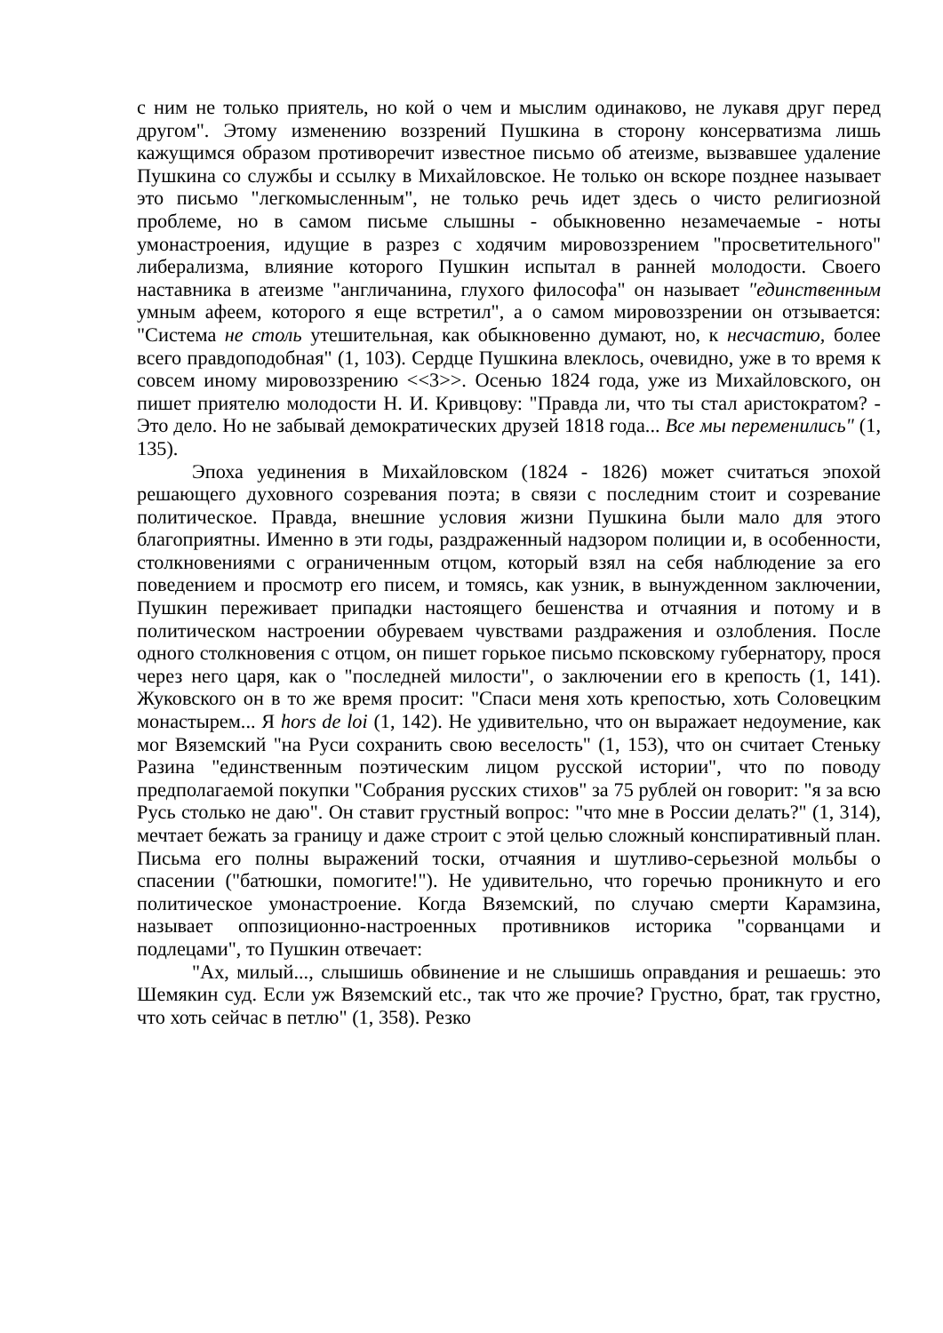с ним не только приятель, но кой о чем и мыслим одинаково, не лукавя друг перед другом". Этому изменению воззрений Пушкина в сторону консерватизма лишь кажущимся образом противоречит известное письмо об атеизме, вызвавшее удаление Пушкина со службы и ссылку в Михайловское. Не только он вскоре позднее называет это письмо "легкомысленным", не только речь идет здесь о чисто религиозной проблеме, но в самом письме слышны - обыкновенно незамечаемые - ноты умонастроения, идущие в разрез с ходячим мировоззрением "просветительного" либерализма, влияние которого Пушкин испытал в ранней молодости. Своего наставника в атеизме "англичанина, глухого философа" он называет "единственным умным афеем, которого я еще встретил", а о самом мировоззрении он отзывается: "Система не столь утешительная, как обыкновенно думают, но, к несчастию, более всего правдоподобная" (1, 103). Сердце Пушкина влеклось, очевидно, уже в то время к совсем иному мировоззрению <<3>>. Осенью 1824 года, уже из Михайловского, он пишет приятелю молодости Н. И. Кривцову: "Правда ли, что ты стал аристократом? - Это дело. Но не забывай демократических друзей 1818 года... Все мы переменились" (1, 135).
Эпоха уединения в Михайловском (1824 - 1826) может считаться эпохой решающего духовного созревания поэта; в связи с последним стоит и созревание политическое. Правда, внешние условия жизни Пушкина были мало для этого благоприятны. Именно в эти годы, раздраженный надзором полиции и, в особенности, столкновениями с ограниченным отцом, который взял на себя наблюдение за его поведением и просмотр его писем, и томясь, как узник, в вынужденном заключении, Пушкин переживает припадки настоящего бешенства и отчаяния и потому и в политическом настроении обуреваем чувствами раздражения и озлобления. После одного столкновения с отцом, он пишет горькое письмо псковскому губернатору, прося через него царя, как о "последней милости", о заключении его в крепость (1, 141). Жуковского он в то же время просит: "Спаси меня хоть крепостью, хоть Соловецким монастырем... Я hors de loi (1, 142). Не удивительно, что он выражает недоумение, как мог Вяземский "на Руси сохранить свою веселость" (1, 153), что он считает Стеньку Разина "единственным поэтическим лицом русской истории", что по поводу предполагаемой покупки "Собрания русских стихов" за 75 рублей он говорит: "я за всю Русь столько не даю". Он ставит грустный вопрос: "что мне в России делать?" (1, 314), мечтает бежать за границу и даже строит с этой целью сложный конспиративный план. Письма его полны выражений тоски, отчаяния и шутливо-серьезной мольбы о спасении ("батюшки, помогите!"). Не удивительно, что горечью проникнуто и его политическое умонастроение. Когда Вяземский, по случаю смерти Карамзина, называет оппозиционно-настроенных противников историка "сорванцами и подлецами", то Пушкин отвечает:
"Ах, милый..., слышишь обвинение и не слышишь оправдания и решаешь: это Шемякин суд. Если уж Вяземский etc., так что же прочие? Грустно, брат, так грустно, что хоть сейчас в петлю" (1, 358). Резко